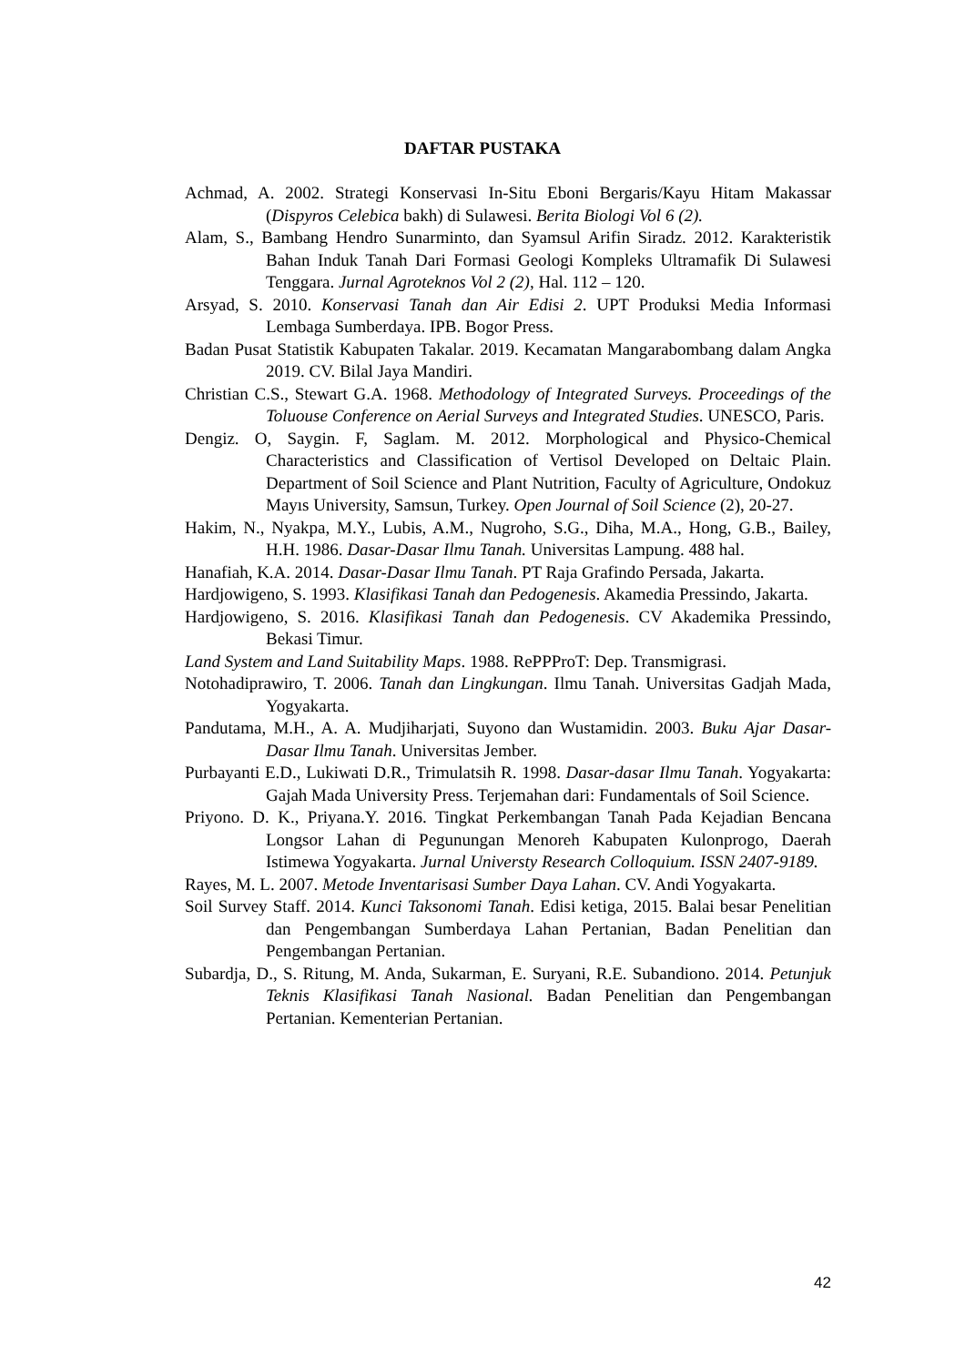DAFTAR PUSTAKA
Achmad, A. 2002. Strategi Konservasi In-Situ Eboni Bergaris/Kayu Hitam Makassar (Dispyros Celebica bakh) di Sulawesi. Berita Biologi Vol 6 (2).
Alam, S., Bambang Hendro Sunarminto, dan Syamsul Arifin Siradz. 2012. Karakteristik Bahan Induk Tanah Dari Formasi Geologi Kompleks Ultramafik Di Sulawesi Tenggara. Jurnal Agroteknos Vol 2 (2), Hal. 112 – 120.
Arsyad, S. 2010. Konservasi Tanah dan Air Edisi 2. UPT Produksi Media Informasi Lembaga Sumberdaya. IPB. Bogor Press.
Badan Pusat Statistik Kabupaten Takalar. 2019. Kecamatan Mangarabombang dalam Angka 2019. CV. Bilal Jaya Mandiri.
Christian C.S., Stewart G.A. 1968. Methodology of Integrated Surveys. Proceedings of the Toluouse Conference on Aerial Surveys and Integrated Studies. UNESCO, Paris.
Dengiz. O, Saygin. F, Saglam. M. 2012. Morphological and Physico-Chemical Characteristics and Classification of Vertisol Developed on Deltaic Plain. Department of Soil Science and Plant Nutrition, Faculty of Agriculture, Ondokuz Mayıs University, Samsun, Turkey. Open Journal of Soil Science (2), 20-27.
Hakim, N., Nyakpa, M.Y., Lubis, A.M., Nugroho, S.G., Diha, M.A., Hong, G.B., Bailey, H.H. 1986. Dasar-Dasar Ilmu Tanah. Universitas Lampung. 488 hal.
Hanafiah, K.A. 2014. Dasar-Dasar Ilmu Tanah. PT Raja Grafindo Persada, Jakarta.
Hardjowigeno, S. 1993. Klasifikasi Tanah dan Pedogenesis. Akamedia Pressindo, Jakarta.
Hardjowigeno, S. 2016. Klasifikasi Tanah dan Pedogenesis. CV Akademika Pressindo, Bekasi Timur.
Land System and Land Suitability Maps. 1988. RePPProT: Dep. Transmigrasi.
Notohadiprawiro, T. 2006. Tanah dan Lingkungan. Ilmu Tanah. Universitas Gadjah Mada, Yogyakarta.
Pandutama, M.H., A. A. Mudjiharjati, Suyono dan Wustamidin. 2003. Buku Ajar Dasar-Dasar Ilmu Tanah. Universitas Jember.
Purbayanti E.D., Lukiwati D.R., Trimulatsih R. 1998. Dasar-dasar Ilmu Tanah. Yogyakarta: Gajah Mada University Press. Terjemahan dari: Fundamentals of Soil Science.
Priyono. D. K., Priyana.Y. 2016. Tingkat Perkembangan Tanah Pada Kejadian Bencana Longsor Lahan di Pegunungan Menoreh Kabupaten Kulonprogo, Daerah Istimewa Yogyakarta. Jurnal Universty Research Colloquium. ISSN 2407-9189.
Rayes, M. L. 2007. Metode Inventarisasi Sumber Daya Lahan. CV. Andi Yogyakarta.
Soil Survey Staff. 2014. Kunci Taksonomi Tanah. Edisi ketiga, 2015. Balai besar Penelitian dan Pengembangan Sumberdaya Lahan Pertanian, Badan Penelitian dan Pengembangan Pertanian.
Subardja, D., S. Ritung, M. Anda, Sukarman, E. Suryani, R.E. Subandiono. 2014. Petunjuk Teknis Klasifikasi Tanah Nasional. Badan Penelitian dan Pengembangan Pertanian. Kementerian Pertanian.
42